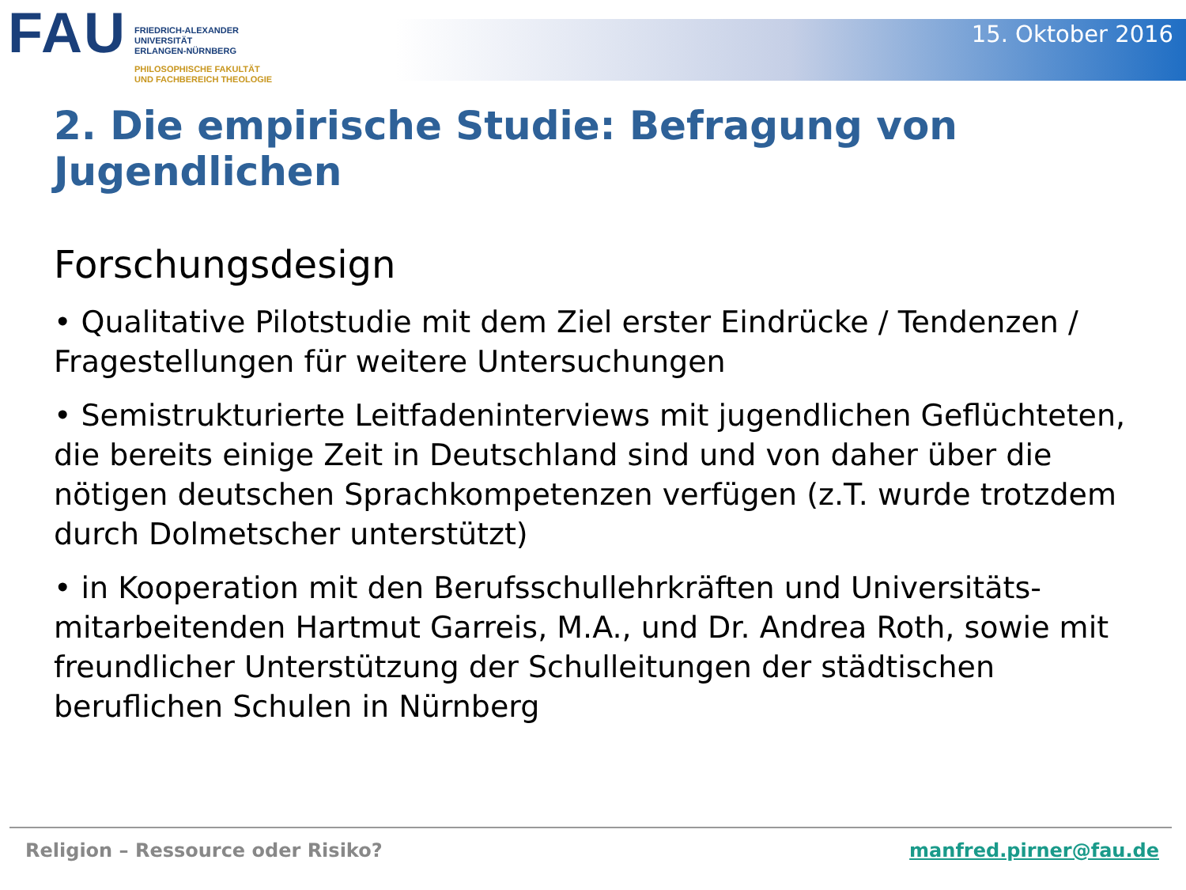FAU
FRIEDRICH-ALEXANDER
UNIVERSITÄT
ERLANGEN-NÜRNBERG
PHILOSOPHISCHE FAKULTÄT
UND FACHBEREICH THEOLOGIE
15. Oktober 2016
2. Die empirische Studie: Befragung von Jugendlichen
Forschungsdesign
• Qualitative Pilotstudie mit dem Ziel erster Eindrücke / Tendenzen / Fragestellungen für weitere Untersuchungen
• Semistrukturierte Leitfadeninterviews mit jugendlichen Geflüchteten, die bereits einige Zeit in Deutschland sind und von daher über die nötigen deutschen Sprachkompetenzen verfügen (z.T. wurde trotzdem durch Dolmetscher unterstützt)
• in Kooperation mit den Berufsschullehrkräften und Universitäts-mitarbeitenden Hartmut Garreis, M.A., und Dr. Andrea Roth, sowie mit freundlicher Unterstützung der Schulleitungen der städtischen beruflichen Schulen in Nürnberg
Religion – Ressource oder Risiko? manfred.pirner@fau.de